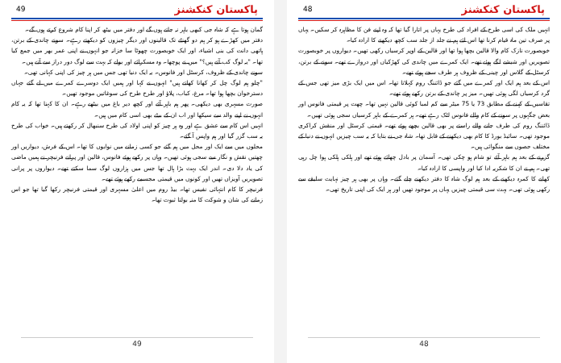49 پاکستان کنکشنز
گمان ہوتا ہے کہ شاہ جی کبھی باہر نہ جاتے ہوں گے اور دفتر میں بیٹھ کر اپنا کام شروع کرتے ہوں گے۔
دفتر میں کھڑے ہو کر ہم دو گھنٹے تک قالینوں اور دیگر چیزوں کو دیکھتے رہے۔ سونے چاندی کے برتن، ہاتھی دانت کی بنی اشیاء، اور ایک خوبصورت چھوٹا سا خزانہ جو انہوں نے اپنی عمر بھر میں جمع کیا تھا۔ "یہ لوگ کب آتے ہیں؟" میں نے پوچھا۔ وہ مسکرائے اور بولے کہ بہت سے لوگ دور دراز سے آتے ہیں۔
سونے چاندی کے ظروف، کرسٹل اور فانوس۔ یہ ایک دنیا تھی جس میں ہر چیز کی اپنی کہانی تھی۔
"چلو ہم لوگ چل کر کھانا کھاتے ہیں" انہوں نے کہا اور ہمیں ایک دوسرے کمرے میں لے گئے جہاں دسترخوان بچھا ہوا تھا۔ مرغ، کباب، پلاؤ اور طرح طرح کی سوغاتیں موجود تھیں۔
صورت مسہری بھی دیکھی۔ پھر ہم باہر آئے اور کچھ دیر باغ میں بیٹھے رہے۔ ان کا کہنا تھا کہ یہ کام انہوں نے اپنے والد سے سیکھا اور اب ان کے بیٹے بھی اسی کام میں ہیں۔
انہیں اس کام سے عشق ہے اور وہ ہر چیز کو اپنی اولاد کی طرح سنبھال کر رکھتے ہیں۔ خواب کی طرح یہ سب گزر گیا اور ہم واپس آ گئے۔
محلوں میں سے ایک اور محل میں ہم گئے جو کسی زمانے میں نوابوں کا تھا۔ اس کے فرش، دیواریں اور چھتیں نقش و نگار سے سجی ہوئی تھیں۔ وہاں پر رکھے ہوئے فانوس، قالین اور پرانے فرنیچر نے ہمیں ماضی کی یاد دلا دی۔ اندر ایک بہت بڑا ہال تھا جس میں ہزاروں لوگ سما سکتے تھے۔ دیواروں پر پرانی تصویریں آویزاں تھیں اور کونوں میں قیمتی مجسمے رکھے ہوئے تھے۔
فرنیچر کا کام انتہائی نفیس تھا۔ بیڈ روم میں اعلیٰ مسہری اور قیمتی فرنیچر رکھا گیا تھا جو اس زمانے کی شان و شوکت کا منہ بولتا ثبوت تھا۔
49
48 پاکستان کنکشنز
انہیں ملک کی اسی طرح کے افراد کی طرح یہاں پر اتارا گیا تھا کہ وہ اپنے فن کا مظاہرہ کر سکیں۔ یہاں پر صرف تین ماہ قیام کرنا تھا اس لئے ہم نے جلد از جلد سب کچھ دیکھنے کا ارادہ کیا۔
خوبصورت نازک کام والا قالین بچھا ہوا تھا اور قالین کے اوپر کرسیاں رکھی تھیں۔ دیواروں پر خوبصورت تصویریں اور شیشے لگے ہوئے تھے۔ ایک کمرے میں چاندی کی کھڑکیاں اور دروازے تھے۔ سونے کے برتن، کرسٹل کے گلاس اور چینی کے ظروف ہر طرف سجے ہوئے تھے۔
اس کے بعد ہم ایک اور کمرے میں گئے جو ڈائننگ روم کہلاتا تھا۔ اس میں ایک بڑی میز تھی جس کے گرد کرسیاں لگی ہوئی تھیں۔ میز پر چاندی کے برتن رکھے ہوئے تھے۔
تقاسیں کے کہنے کے مطابق 73 یا 75 میٹر سے کم لمبا کوئی قالین نہیں تھا۔ چھت پر قیمتی فانوس اور بعض جگہوں پر سونے کے کام والے فانوس لٹک رہے تھے۔ ہر کمرے کے باہر کرسیاں سجی ہوئی تھیں۔
ڈائننگ روم کی طرف جانے والے راستے پر بھی قالین بچھے ہوئے تھے۔ قیمتی کرسٹل اور منقش کراکری موجود تھی۔ سائیڈ بورڈ کا کام بھی دیکھنے کے قابل تھا۔ شاہ جی نے بتایا کہ یہ سب چیزیں انہوں نے دنیا کے مختلف حصوں سے منگوائی ہیں۔
گزرنے کے بعد ہم باہر آئے تو شام ہو چکی تھی۔ آسمان پر بادل چھائے ہوئے تھے اور ہلکی ہلکی ہوا چل رہی تھی۔ ہم نے ان کا شکریہ ادا کیا اور واپسی کا ارادہ کیا۔
کھانے کا کمرہ دیکھنے کے بعد ہم لوگ شاہ کا دفتر دیکھنے چلے گئے۔ وہاں پر بھی ہر چیز نہایت سلیقے سے رکھی ہوئی تھی۔ بہت سی قیمتی چیزیں یہاں پر موجود تھیں اور ہر ایک کی اپنی تاریخ تھی۔
48